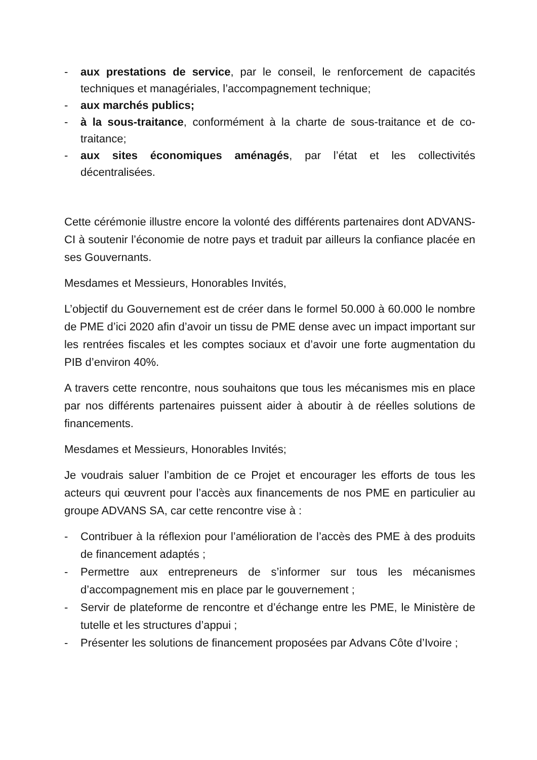- aux prestations de service, par le conseil, le renforcement de capacités techniques et managériales, l’accompagnement technique;
- aux marchés publics;
- à la sous-traitance, conformément à la charte de sous-traitance et de co-traitance;
- aux sites économiques aménagés, par l’état et les collectivités décentralisées.
Cette cérémonie illustre encore la volonté des différents partenaires dont ADVANS-CI à soutenir l’économie de notre pays et traduit par ailleurs la confiance placée en ses Gouvernants.
Mesdames et Messieurs, Honorables Invités,
L’objectif du Gouvernement est de créer dans le formel 50.000 à 60.000 le nombre de PME d’ici 2020 afin d’avoir un tissu de PME dense avec un impact important sur les rentrées fiscales et les comptes sociaux et d’avoir une forte augmentation du PIB d’environ 40%.
A travers cette rencontre, nous souhaitons que tous les mécanismes mis en place par nos différents partenaires puissent aider à aboutir à de réelles solutions de financements.
Mesdames et Messieurs, Honorables Invités;
Je voudrais saluer l’ambition de ce Projet et encourager les efforts de tous les acteurs qui œuvrent pour l’accès aux financements de nos PME en particulier au groupe ADVANS SA, car cette rencontre vise à :
- Contribuer à la réflexion pour l’amélioration de l’accès des PME à des produits de financement adaptés ;
- Permettre aux entrepreneurs de s’informer sur tous les mécanismes d’accompagnement mis en place par le gouvernement ;
- Servir de plateforme de rencontre et d’échange entre les PME, le Ministère de tutelle et les structures d’appui ;
- Présenter les solutions de financement proposées par Advans Côte d’Ivoire ;